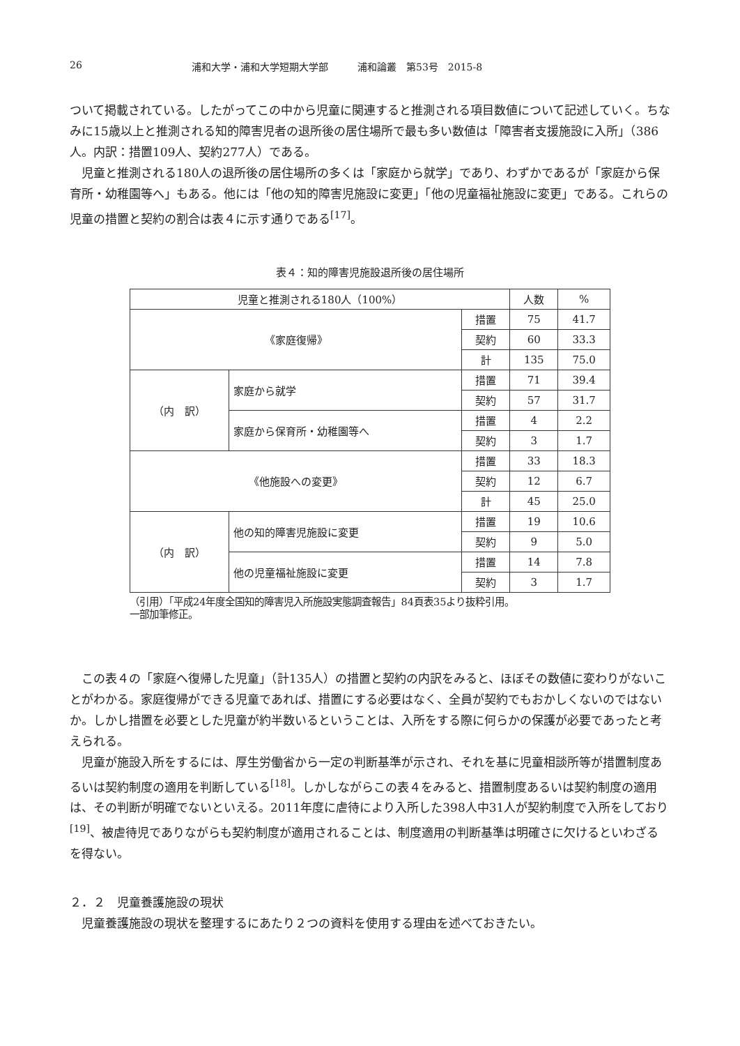26 浦和大学・浦和大学短期大学部　　　浦和論叢　第53号　2015-8
ついて掲載されている。したがってこの中から児童に関連すると推測される項目数値について記述していく。ちなみに15歳以上と推測される知的障害児者の退所後の居住場所で最も多い数値は「障害者支援施設に入所」（386人。内訳：措置109人、契約277人）である。
児童と推測される180人の退所後の居住場所の多くは「家庭から就学」であり、わずかであるが「家庭から保育所・幼稚園等へ」もある。他には「他の知的障害児施設に変更」「他の児童福祉施設に変更」である。これらの児童の措置と契約の割合は表４に示す通りである<sup>[17]</sup>。
表４：知的障害児施設退所後の居住場所
| 児童と推測される180人（100%） | | | 人数 | % |
| 《家庭復帰》 | | 措置 | 75 | 41.7 |
| | | 契約 | 60 | 33.3 |
| | | 計 | 135 | 75.0 |
| （内 訳） | 家庭から就学 | 措置 | 71 | 39.4 |
| | | 契約 | 57 | 31.7 |
| | 家庭から保育所・幼稚園等へ | 措置 | 4 | 2.2 |
| | | 契約 | 3 | 1.7 |
| 《他施設への変更》 | | 措置 | 33 | 18.3 |
| | | 契約 | 12 | 6.7 |
| | | 計 | 45 | 25.0 |
| （内 訳） | 他の知的障害児施設に変更 | 措置 | 19 | 10.6 |
| | | 契約 | 9 | 5.0 |
| | 他の児童福祉施設に変更 | 措置 | 14 | 7.8 |
| | | 契約 | 3 | 1.7 |
（引用）「平成24年度全国知的障害児入所施設実態調査報告」84頁表35より抜粋引用。
一部加筆修正。
この表４の「家庭へ復帰した児童」（計135人）の措置と契約の内訳をみると、ほぼその数値に変わりがないことがわかる。家庭復帰ができる児童であれば、措置にする必要はなく、全員が契約でもおかしくないのではないか。しかし措置を必要とした児童が約半数いるということは、入所をする際に何らかの保護が必要であったと考えられる。
児童が施設入所をするには、厚生労働省から一定の判断基準が示され、それを基に児童相談所等が措置制度あるいは契約制度の適用を判断している<sup>[18]</sup>。しかしながらこの表４をみると、措置制度あるいは契約制度の適用は、その判断が明確でないといえる。2011年度に虐待により入所した398人中31人が契約制度で入所をしており<sup>[19]</sup>、被虐待児でありながらも契約制度が適用されることは、制度適用の判断基準は明確さに欠けるといわざるを得ない。
２．２　児童養護施設の現状
児童養護施設の現状を整理するにあたり２つの資料を使用する理由を述べておきたい。